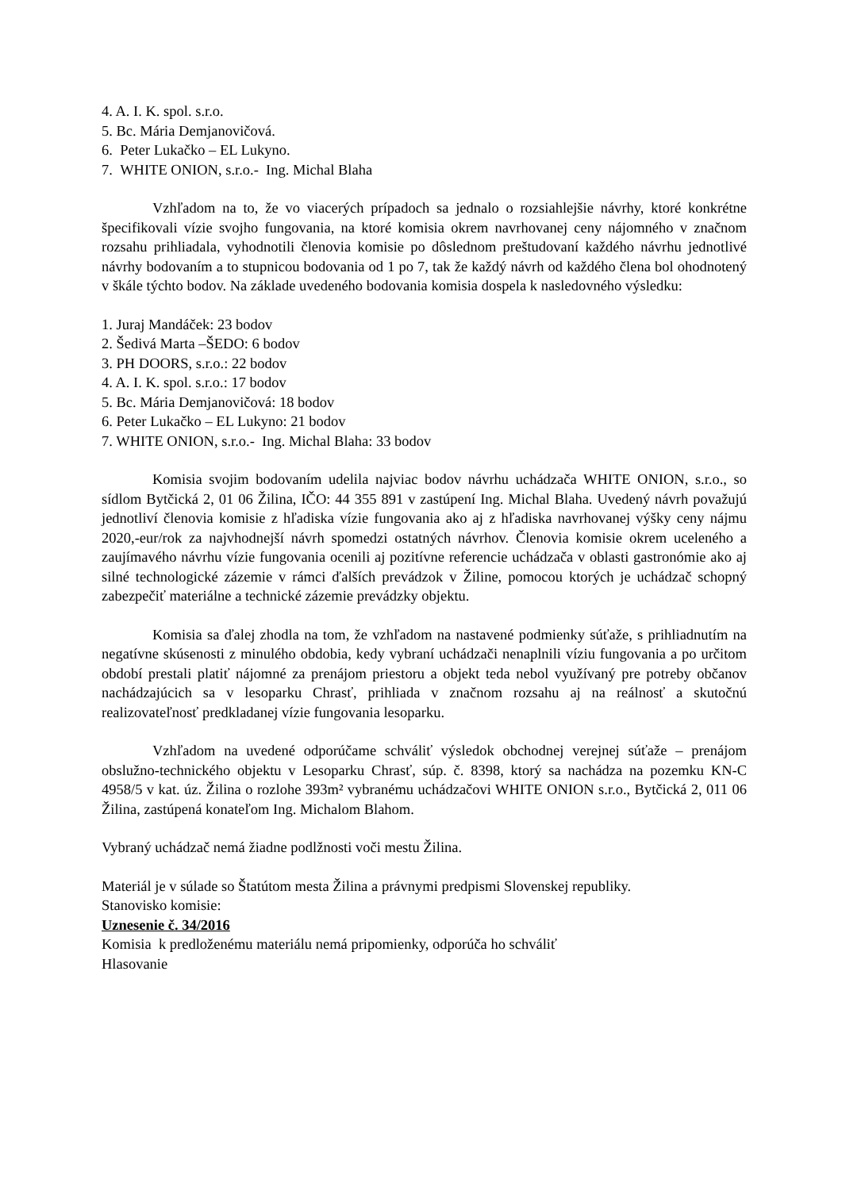4. A. I. K. spol. s.r.o.
5. Bc. Mária Demjanovičová.
6. Peter Lukačko – EL Lukyno.
7. WHITE ONION, s.r.o.- Ing. Michal Blaha
Vzhľadom na to, že vo viacerých prípadoch sa jednalo o rozsiahlejšie návrhy, ktoré konkrétne špecifikovali vízie svojho fungovania, na ktoré komisia okrem navrhovanej ceny nájomného v značnom rozsahu prihliadala, vyhodnotili členovia komisie po dôslednom preštudovaní každého návrhu jednotlivé návrhy bodovaním a to stupnicou bodovania od 1 po 7, tak že každý návrh od každého člena bol ohodnotený v škále týchto bodov. Na základe uvedeného bodovania komisia dospela k nasledovného výsledku:
1. Juraj Mandáček: 23 bodov
2. Šedivá Marta –ŠEDO: 6 bodov
3. PH DOORS, s.r.o.: 22 bodov
4. A. I. K. spol. s.r.o.: 17 bodov
5. Bc. Mária Demjanovičová: 18 bodov
6. Peter Lukačko – EL Lukyno: 21 bodov
7. WHITE ONION, s.r.o.- Ing. Michal Blaha: 33 bodov
Komisia svojim bodovaním udelila najviac bodov návrhu uchádzača WHITE ONION, s.r.o., so sídlom Bytčická 2, 01 06 Žilina, IČO: 44 355 891 v zastúpení Ing. Michal Blaha. Uvedený návrh považujú jednotliví členovia komisie z hľadiska vízie fungovania ako aj z hľadiska navrhovanej výšky ceny nájmu 2020,-eur/rok za najvhodnejší návrh spomedzi ostatných návrhov. Členovia komisie okrem uceleného a zaujímavého návrhu vízie fungovania ocenili aj pozitívne referencie uchádzača v oblasti gastronómie ako aj silné technologické zázemie v rámci ďalších prevádzok v Žiline, pomocou ktorých je uchádzač schopný zabezpečiť materiálne a technické zázemie prevádzky objektu.
Komisia sa ďalej zhodla na tom, že vzhľadom na nastavené podmienky súťaže, s prihliadnutím na negatívne skúsenosti z minulého obdobia, kedy vybraní uchádzači nenaplnili víziu fungovania a po určitom období prestali platiť nájomné za prenájom priestoru a objekt teda nebol využívaný pre potreby občanov nachádzajúcich sa v lesoparku Chrasť, prihliada v značnom rozsahu aj na reálnosť a skutočnú realizovateľnosť predkladanej vízie fungovania lesoparku.
Vzhľadom na uvedené odporúčame schváliť výsledok obchodnej verejnej súťaže – prenájom obslužno-technického objektu v Lesoparku Chrasť, súp. č. 8398, ktorý sa nachádza na pozemku KN-C 4958/5 v kat. úz. Žilina o rozlohe 393m² vybranému uchádzačovi WHITE ONION s.r.o., Bytčická 2, 011 06 Žilina, zastúpená konateľom Ing. Michalom Blahom.
Vybraný uchádzač nemá žiadne podlžnosti voči mestu Žilina.
Materiál je v súlade so Štatútom mesta Žilina a právnymi predpismi Slovenskej republiky.
Stanovisko komisie:
Uznesenie č. 34/2016
Komisia k predloženému materiálu nemá pripomienky, odporúča ho schváliť
Hlasovanie